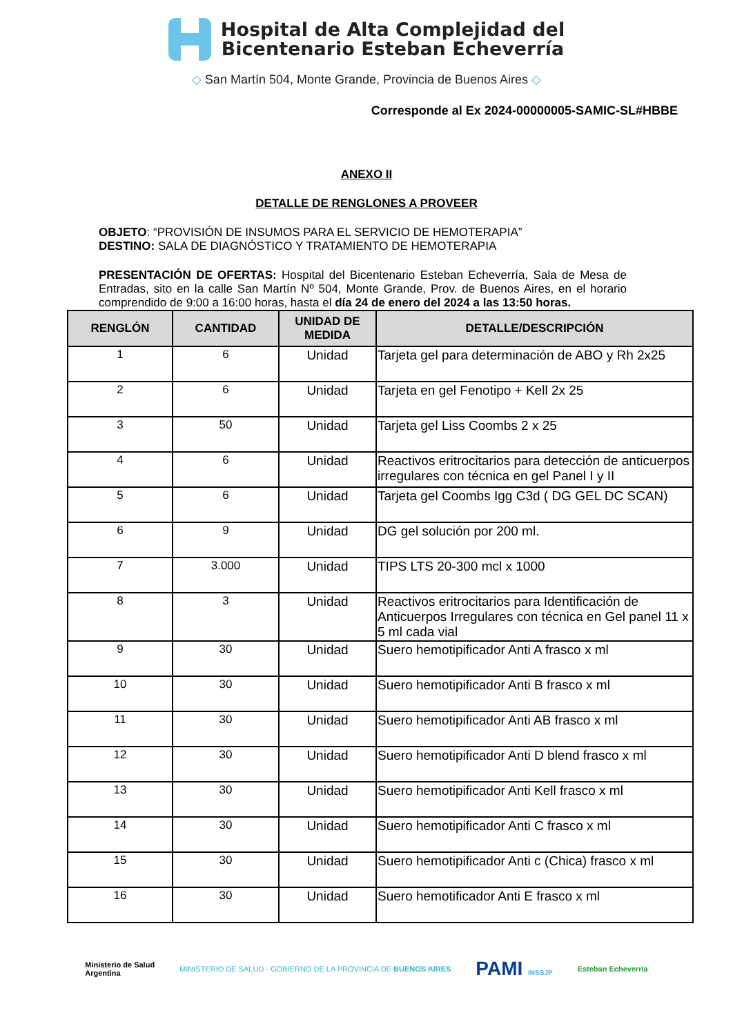Hospital de Alta Complejidad del
Bicentenario Esteban Echeverría
◇ San Martín 504, Monte Grande, Provincia de Buenos Aires ◇
Corresponde al Ex 2024-00000005-SAMIC-SL#HBBE
ANEXO II
DETALLE DE RENGLONES A PROVEER
OBJETO: “PROVISIÓN DE INSUMOS PARA EL SERVICIO DE HEMOTERAPIA”
DESTINO: SALA DE DIAGNÓSTICO Y TRATAMIENTO DE HEMOTERAPIA
PRESENTACIÓN DE OFERTAS: Hospital del Bicentenario Esteban Echeverría, Sala de Mesa de Entradas, sito en la calle San Martín Nº 504, Monte Grande, Prov. de Buenos Aires, en el horario comprendido de 9:00 a 16:00 horas, hasta el día 24 de enero del 2024 a las 13:50 horas.
| RENGLÓN | CANTIDAD | UNIDAD DE MEDIDA | DETALLE/DESCRIPCIÓN |
| --- | --- | --- | --- |
| 1 | 6 | Unidad | Tarjeta gel para determinación de ABO y Rh 2x25 |
| 2 | 6 | Unidad | Tarjeta en gel Fenotipo + Kell 2x 25 |
| 3 | 50 | Unidad | Tarjeta gel Liss Coombs 2 x 25 |
| 4 | 6 | Unidad | Reactivos eritrocitarios para detección de anticuerpos irregulares con técnica en gel Panel I y II |
| 5 | 6 | Unidad | Tarjeta gel Coombs Igg C3d ( DG GEL DC SCAN) |
| 6 | 9 | Unidad | DG gel solución por 200 ml. |
| 7 | 3.000 | Unidad | TIPS LTS 20-300 mcl x 1000 |
| 8 | 3 | Unidad | Reactivos eritrocitarios para Identificación de Anticuerpos Irregulares con técnica en Gel panel 11 x 5 ml cada vial |
| 9 | 30 | Unidad | Suero hemotipificador Anti A frasco x ml |
| 10 | 30 | Unidad | Suero hemotipificador Anti B frasco x ml |
| 11 | 30 | Unidad | Suero hemotipificador Anti AB frasco x ml |
| 12 | 30 | Unidad | Suero hemotipificador Anti D blend frasco x ml |
| 13 | 30 | Unidad | Suero hemotipificador Anti Kell frasco x ml |
| 14 | 30 | Unidad | Suero hemotipificador Anti C frasco x ml |
| 15 | 30 | Unidad | Suero hemotipificador Anti c (Chica) frasco x ml |
| 16 | 30 | Unidad | Suero hemotificador Anti E frasco x ml |
Ministerio de Salud
Argentina
MINISTERIO DE SALUD · GOBIERNO DE LA PROVINCIA DE BUENOS AIRES
PAMI INSSJP Esteban Echeverría